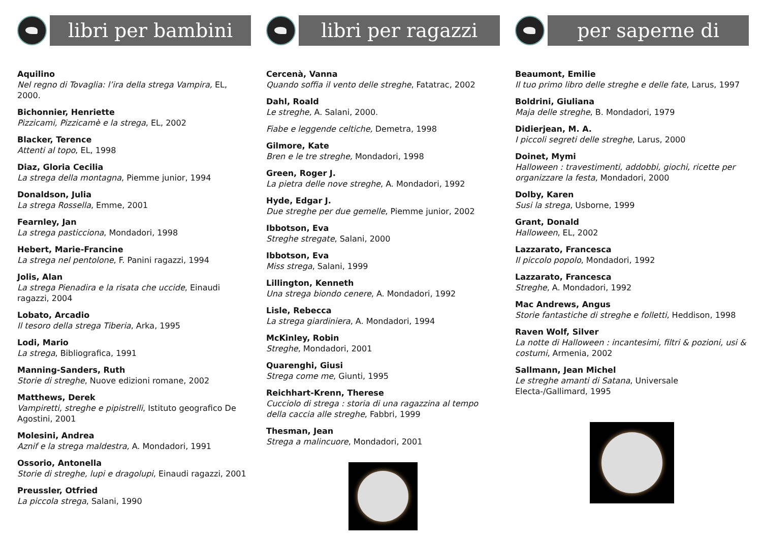libri per bambini
Aquilino
Nel regno di Tovaglia: l’ira della strega Vampira, EL, 2000.
Bichonnier, Henriette
Pizzicami, Pizzicamè e la strega, EL, 2002
Blacker, Terence
Attenti al topo, EL, 1998
Diaz, Gloria Cecilia
La strega della montagna, Piemme junior, 1994
Donaldson, Julia
La strega Rossella, Emme, 2001
Fearnley, Jan
La strega pasticciona, Mondadori, 1998
Hebert, Marie-Francine
La strega nel pentolone, F. Panini ragazzi, 1994
Jolis, Alan
La strega Pienadira e la risata che uccide, Einaudi ragazzi, 2004
Lobato, Arcadio
Il tesoro della strega Tiberia, Arka, 1995
Lodi, Mario
La strega, Bibliografica, 1991
Manning-Sanders, Ruth
Storie di streghe, Nuove edizioni romane, 2002
Matthews, Derek
Vampiretti, streghe e pipistrelli, Istituto geografico De Agostini, 2001
Molesini, Andrea
Aznif e la strega maldestra, A. Mondadori, 1991
Ossorio, Antonella
Storie di streghe, lupi e dragolupi, Einaudi ragazzi, 2001
Preussler, Otfried
La piccola strega, Salani, 1990
libri per ragazzi
Cercenà, Vanna
Quando soffia il vento delle streghe, Fatatrac, 2002
Dahl, Roald
Le streghe, A. Salani, 2000.
Fiabe e leggende celtiche, Demetra, 1998
Gilmore, Kate
Bren e le tre streghe, Mondadori, 1998
Green, Roger J.
La pietra delle nove streghe, A. Mondadori, 1992
Hyde, Edgar J.
Due streghe per due gemelle, Piemme junior, 2002
Ibbotson, Eva
Streghe stregate, Salani, 2000
Ibbotson, Eva
Miss strega, Salani, 1999
Lillington, Kenneth
Una strega biondo cenere, A. Mondadori, 1992
Lisle, Rebecca
La strega giardiniera, A. Mondadori, 1994
McKinley, Robin
Streghe, Mondadori, 2001
Quarenghi, Giusi
Strega come me, Giunti, 1995
Reichhart-Krenn, Therese
Cucciolo di strega : storia di una ragazzina al tempo della caccia alle streghe, Fabbri, 1999
Thesman, Jean
Strega a malincuore, Mondadori, 2001
per saperne di
Beaumont, Emilie
Il tuo primo libro delle streghe e delle fate, Larus, 1997
Boldrini, Giuliana
Maja delle streghe, B. Mondadori, 1979
Didierjean, M. A.
I piccoli segreti delle streghe, Larus, 2000
Doinet, Mymi
Halloween : travestimenti, addobbi, giochi, ricette per organizzare la festa, Mondadori, 2000
Dolby, Karen
Susi la strega, Usborne, 1999
Grant, Donald
Halloween, EL, 2002
Lazzarato, Francesca
Il piccolo popolo, Mondadori, 1992
Lazzarato, Francesca
Streghe, A. Mondadori, 1992
Mac Andrews, Angus
Storie fantastiche di streghe e folletti, Heddison, 1998
Raven Wolf, Silver
La notte di Halloween : incantesimi, filtri & pozioni, usi & costumi, Armenia, 2002
Sallmann, Jean Michel
Le streghe amanti di Satana, Universale Electa-/Gallimard, 1995